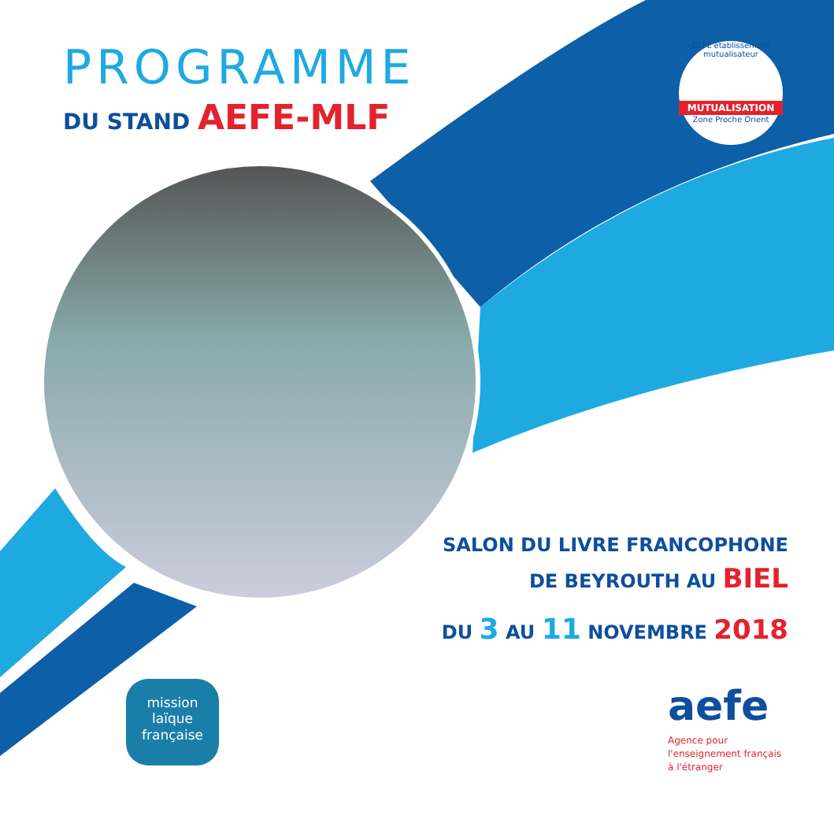PROGRAMME
DU STAND AEFE-MLF
GLFL établissement mutualisateur
MUTUALISATION
Zone Proche Orient
SALON DU LIVRE FRANCOPHONE
DE BEYROUTH AU BIEL
DU 3 AU 11 NOVEMBRE 2018
mission
laïque
française
aefe
Agence pour
l'enseignement français
à l'étranger